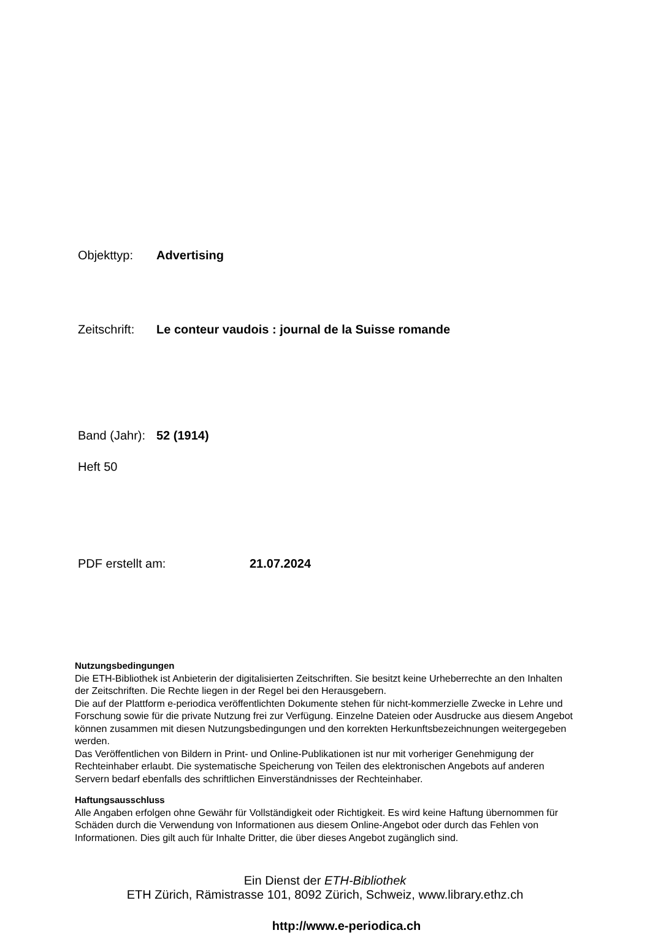Objekttyp: Advertising
Zeitschrift: Le conteur vaudois : journal de la Suisse romande
Band (Jahr): 52 (1914)
Heft 50
PDF erstellt am: 21.07.2024
Nutzungsbedingungen
Die ETH-Bibliothek ist Anbieterin der digitalisierten Zeitschriften. Sie besitzt keine Urheberrechte an den Inhalten der Zeitschriften. Die Rechte liegen in der Regel bei den Herausgebern.
Die auf der Plattform e-periodica veröffentlichten Dokumente stehen für nicht-kommerzielle Zwecke in Lehre und Forschung sowie für die private Nutzung frei zur Verfügung. Einzelne Dateien oder Ausdrucke aus diesem Angebot können zusammen mit diesen Nutzungsbedingungen und den korrekten Herkunftsbezeichnungen weitergegeben werden.
Das Veröffentlichen von Bildern in Print- und Online-Publikationen ist nur mit vorheriger Genehmigung der Rechteinhaber erlaubt. Die systematische Speicherung von Teilen des elektronischen Angebots auf anderen Servern bedarf ebenfalls des schriftlichen Einverständnisses der Rechteinhaber.
Haftungsausschluss
Alle Angaben erfolgen ohne Gewähr für Vollständigkeit oder Richtigkeit. Es wird keine Haftung übernommen für Schäden durch die Verwendung von Informationen aus diesem Online-Angebot oder durch das Fehlen von Informationen. Dies gilt auch für Inhalte Dritter, die über dieses Angebot zugänglich sind.
Ein Dienst der ETH-Bibliothek
ETH Zürich, Rämistrasse 101, 8092 Zürich, Schweiz, www.library.ethz.ch
http://www.e-periodica.ch